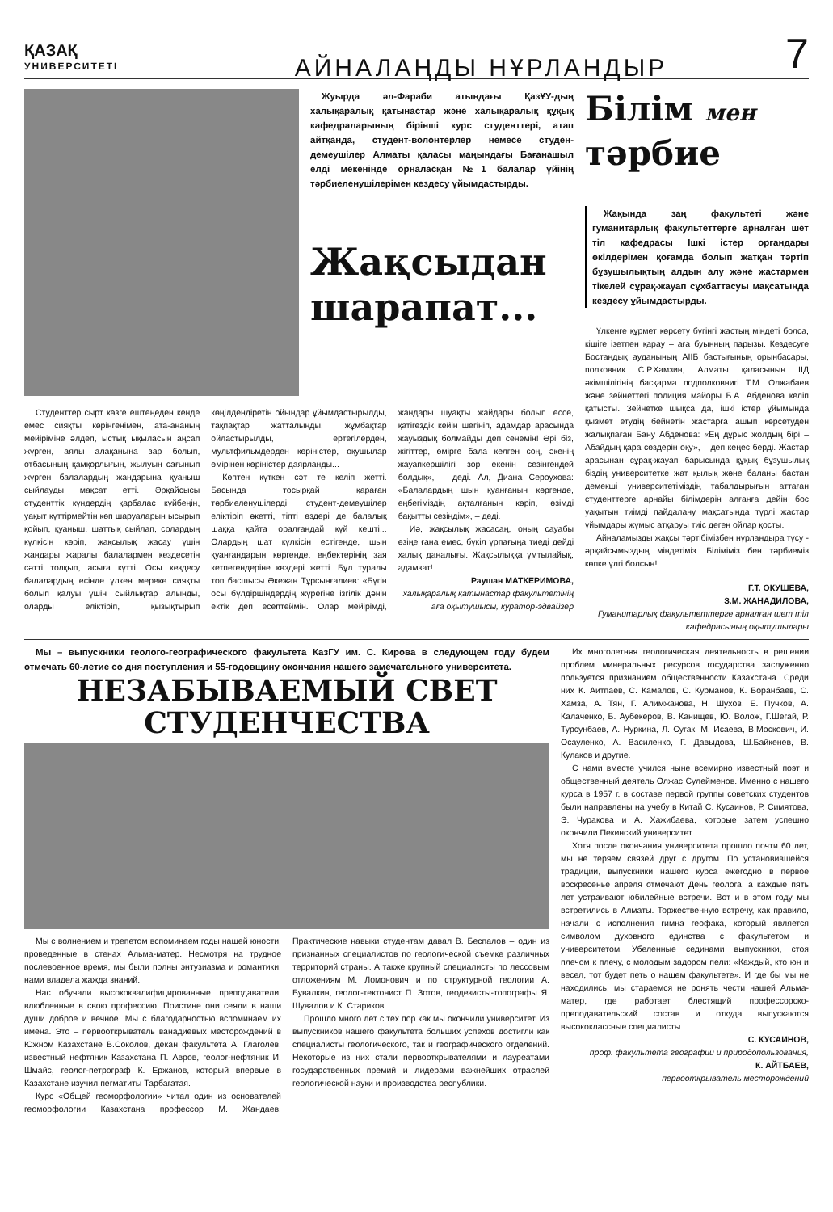ҚАЗАҚ
УНИВЕРСИТЕТІ
АЙНАЛАҢДЫ НҰРЛАНДЫР
7
Жуырда әл-Фараби атындағы ҚазҰУ-дың халықаралық қатынастар және халықаралық құқық кафедраларының бірінші курс студенттері, атап айтқанда, студент-волонтерлер немесе студен-демеушілер Алматы қаласы маңындағы Бағанашыл елді мекенінде орналасқан №1 балалар үйінің тәрбиеленушілерімен кездесу ұйымдастырды.
Жақсыдан шарапат...
Студенттер сырт көзге ештеңеден кенде емес сияқты көрінгенімен, ата-ананың мейіріміне әлдеп, ыстық ықыласын аңсап жүрген, аялы алақанына зар болып, отбасының қамқорлығын, жылуын сағынып жүрген балалардың жандарына қуаныш сыйлауды мақсат етті. Әрқайсысы студенттік күндердің қарбалас күйбеңін, уақыт күттірмейтін көп шаруаларын ысырып қойып, қуаныш, шаттық сыйлап, солардың күлкісін көріп, жақсылық жасау үшін жандары жаралы балалармен кездесетін сәтті толқып, асыға күтті. Осы кездесу балалардың есінде үлкен мереке сияқты болып қалуы үшін сыйлықтар алынды, оларды еліктіріп, қызықтырып көңілдендіретін ойындар ұйымдастырылды, тақпақтар жатталынды, жұмбақтар ойластырылды, ертегілерден, мультфильмдерден көріністер, оқушылар өмірінен көріністер даярланды...
Көптен күткен сәт те келіп жетті. Басында тосырқай қараған тәрбиеленушілерді студент-демеушілер еліктіріп әкетті, тіпті өздері де балалық шаққа қайта оралғандай күй кешті... Олардың шат күлкісін естігенде, шын қуанғандарын көргенде, еңбектерінің зая кетпегендеріне көздері жетті. Бұл туралы топ басшысы Әкежан Тұрсынғалиев: «Бүгін осы бүлдіршіндердің жүрегіне ізгілік дәнін ектік деп есептеймін. Олар мейірімді, жандары шуақты жайдары болып өссе, қатігездік кейін шегініп, адамдар арасында жауыздық болмайды деп сенемін! Әрі біз, жігіттер, өмірге бала келген соң, әкенің жауапкершілігі зор екенін сезінгендей болдық», – деді. Ал, Диана Сероухова: «Балалардың шын қуанғанын көргенде, еңбегіміздің ақталғанын көріп, өзімді бақытты сезіндім», – деді.
Иә, жақсылық жасасаң, оның сауабы өзіңе ғана емес, бүкіл ұрпағыңа тиеді дейді халық даналығы. Жақсылыққа ұмтылайық, адамзат!
Раушан МАТКЕРИМОВА,
халықаралық қатынастар факультетінің аға оқытушысы, куратор-эдвайзер
Білім мен тәрбие
Жақында заң факультеті және гуманитарлық факультеттерге арналған шет тіл кафедрасы Ішкі істер органдары өкілдерімен қоғамда болып жатқан тәртіп бұзушылықтың алдын алу және жастармен тікелей сұрақ-жауап сұхбаттасуы мақсатында кездесу ұйымдастырды.
Үлкенге құрмет көрсету бүгінгі жастың міндеті болса, кішіге ізетпен қарау – аға буынның парызы. Кездесуге Бостандық ауданының АІІБ бастығының орынбасары, полковник С.Р.Хамзин, Алматы қаласының ІІД әкімшілігінің басқарма подполковнигі Т.М. Олжабаев және зейнеттегі полиция майоры Б.А. Абденова келіп қатысты. Зейнетке шықса да, ішкі істер ұйымында қызмет етудің бейнетін жастарға ашып көрсетуден жалықпаған Бану Абденова: «Ең дұрыс жолдың бірі – Абайдың қара сөздерін оқу», – деп кеңес берді. Жастар арасынан сұрақ-жауап барысында құқық бұзушылық біздің университетке жат қылық және баланы бастан демекші университетіміздің табалдырығын аттаған студенттерге арнайы білімдерін алғанға дейін бос уақытын тиімді пайдалану мақсатында түрлі жастар ұйымдары жұмыс атқаруы тиіс деген ойлар қосты.
Айналамызды жақсы тәртібімізбен нұрландыра түсу - әрқайсымыздың міндетіміз. Біліміміз бен тәрбиеміз көпке үлгі болсын!
Г.Т. ОКУШЕВА,
З.М. ЖАНАДИЛОВА,
Гуманитарлық факультеттерге арналған шет тіл кафедрасының оқытушылары
Мы – выпускники геолого-географического факультета КазГУ им. С. Кирова в следующем году будем отмечать 60-летие со дня поступления и 55-годовщину окончания нашего замечательного университета.
НЕЗАБЫВАЕМЫЙ СВЕТ СТУДЕНЧЕСТВА
Мы с волнением и трепетом вспоминаем годы нашей юности, проведенные в стенах Альма-матер. Несмотря на трудное послевоенное время, мы были полны энтузиазма и романтики, нами владела жажда знаний.
Нас обучали высококвалифицированные преподаватели, влюбленные в свою профессию. Поистине они сеяли в наши души доброе и вечное. Мы с благодарностью вспоминаем их имена. Это – первооткрыватель ванадиевых месторождений в Южном Казахстане В.Соколов, декан факультета А. Глаголев, известный нефтяник Казахстана П. Авров, геолог-нефтяник И. Шмайс, геолог-петрограф К. Ержанов, который впервые в Казахстане изучил пегматиты Тарбагатая.
Курс «Общей геоморфологии» читал один из основателей геоморфологии Казахстана профессор М. Жандаев. Практические навыки студентам давал В. Беспалов – один из признанных специалистов по геологической съемке различных территорий страны. А также крупный специалисты по лессовым отложениям М. Ломонович и по структурной геологии А. Бувалкин, геолог-тектонист П. Зотов, геодезисты-топографы Я. Шувалов и К. Стариков.
Прошло много лет с тех пор как мы окончили университет. Из выпускников нашего факультета больших успехов достигли как специалисты геологического, так и географического отделений. Некоторые из них стали первооткрывателями и лауреатами государственных премий и лидерами важнейших отраслей геологической науки и производства республики.
Их многолетняя геологическая деятельность в решении проблем минеральных ресурсов государства заслуженно пользуется признанием общественности Казахстана. Среди них К. Аитпаев, С. Камалов, С. Курманов, К. Боранбаев, С. Хамза, А. Тян, Г. Алимжанова, Н. Шухов, Е. Пучков, А. Калаченко, Б. Аубекеров, В. Канищев, Ю. Волож, Г.Шегай, Р. Турсунбаев, А. Нуркина, Л. Сугак, М. Исаева, В.Москович, И. Осауленко, А. Василенко, Г. Давыдова, Ш.Байкенев, В. Кулаков и другие.
С нами вместе учился ныне всемирно известный поэт и общественный деятель Олжас Сулейменов. Именно с нашего курса в 1957 г. в составе первой группы советских студентов были направлены на учебу в Китай С. Кусаинов, Р. Симятова, Э. Чуракова и А. Хажибаева, которые затем успешно окончили Пекинский университет.
Хотя после окончания университета прошло почти 60 лет, мы не теряем связей друг с другом. По установившейся традиции, выпускники нашего курса ежегодно в первое воскресенье апреля отмечают День геолога, а каждые пять лет устраивают юбилейные встречи. Вот и в этом году мы встретились в Алматы. Торжественную встречу, как правило, начали с исполнения гимна геофака, который является символом духовного единства с факультетом и университетом. Убеленные сединами выпускники, стоя плечом к плечу, с молодым задором пели: «Каждый, кто юн и весел, тот будет петь о нашем факультете». И где бы мы не находились, мы стараемся не ронять чести нашей Альма-матер, где работает блестящий профессорско-преподавательский состав и откуда выпускаются высококлассные специалисты.
С. КУСАИНОВ,
проф. факультета географии и природопользования,
К. АЙТБАЕВ,
первооткрыватель месторождений